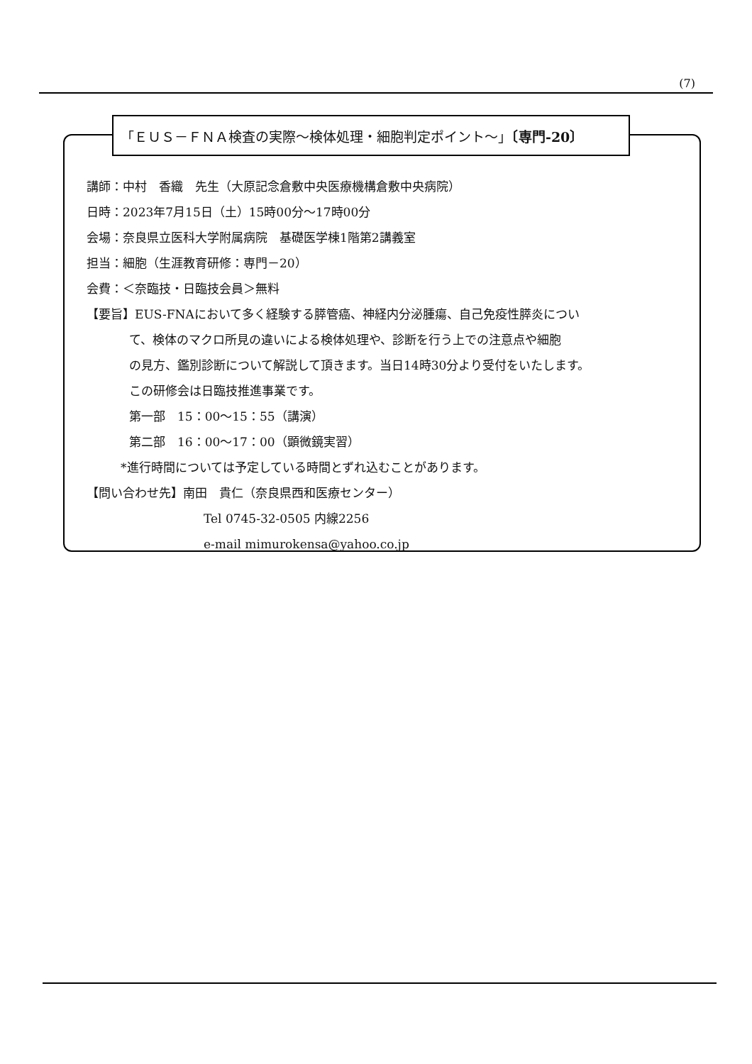(7)
「ＥＵＳ－ＦＮＡ検査の実際～検体処理・細胞判定ポイント～」〔専門-20〕
講師：中村　香織　先生（大原記念倉敷中央医療機構倉敷中央病院）
日時：2023年7月15日（土）15時00分～17時00分
会場：奈良県立医科大学附属病院　基礎医学棟1階第2講義室
担当：細胞（生涯教育研修：専門－20）
会費：＜奈臨技・日臨技会員＞無料
【要旨】EUS-FNAにおいて多く経験する膵管癌、神経内分泌腫瘍、自己免疫性膵炎につい
て、検体のマクロ所見の違いによる検体処理や、診断を行う上での注意点や細胞
の見方、鑑別診断について解説して頂きます。当日14時30分より受付をいたします。
この研修会は日臨技推進事業です。
第一部　15：00～15：55（講演）
第二部　16：00～17：00（顕微鏡実習）
*進行時間については予定している時間とずれ込むことがあります。
【問い合わせ先】南田　貴仁（奈良県西和医療センター）
Tel 0745-32-0505 内線2256
e-mail mimurokensa@yahoo.co.jp